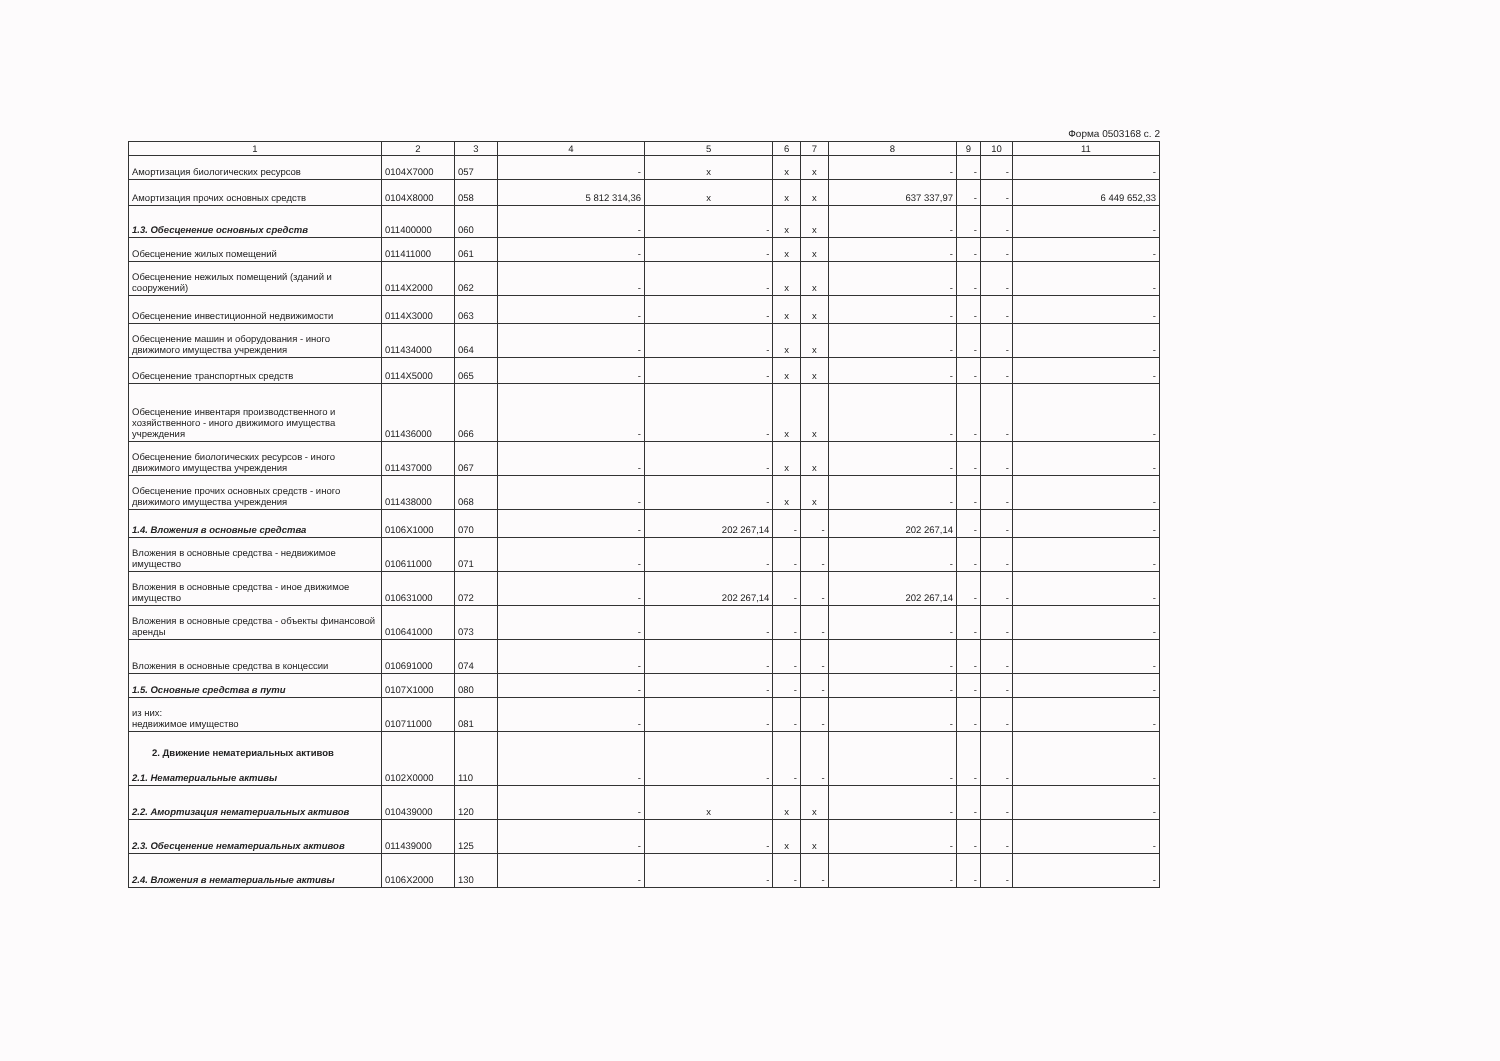Форма 0503168 с. 2
| 1 | 2 | 3 | 4 | 5 | 6 | 7 | 8 | 9 | 10 | 11 |
| --- | --- | --- | --- | --- | --- | --- | --- | --- | --- | --- |
| Амортизация биологических ресурсов | 0104X7000 | 057 | - | x | x | x | - | - | - | - |
| Амортизация прочих основных средств | 0104X8000 | 058 | 5 812 314,36 | x | x | x | 637 337,97 | - | - | 6 449 652,33 |
| 1.3. Обесценение основных средств | 011400000 | 060 | - | - | x | x | - | - | - | - |
| Обесценение жилых помещений | 011411000 | 061 | - | - | x | x | - | - | - | - |
| Обесценение нежилых помещений (зданий и сооружений) | 0114X2000 | 062 | - | - | x | x | - | - | - | - |
| Обесценение инвестиционной недвижимости | 0114X3000 | 063 | - | - | x | x | - | - | - | - |
| Обесценение машин и оборудования - иного движимого имущества учреждения | 011434000 | 064 | - | - | x | x | - | - | - | - |
| Обесценение транспортных средств | 0114X5000 | 065 | - | - | x | x | - | - | - | - |
| Обесценение инвентаря производственного и хозяйственного - иного движимого имущества учреждения | 011436000 | 066 | - | - | x | x | - | - | - | - |
| Обесценение биологических ресурсов - иного движимого имущества учреждения | 011437000 | 067 | - | - | x | x | - | - | - | - |
| Обесценение прочих основных средств - иного движимого имущества учреждения | 011438000 | 068 | - | - | x | x | - | - | - | - |
| 1.4. Вложения в основные средства | 0106X1000 | 070 | - | 202 267,14 | - | - | 202 267,14 | - | - | - |
| Вложения в основные средства - недвижимое имущество | 010611000 | 071 | - | - | - | - | - | - | - | - |
| Вложения в основные средства - иное движимое имущество | 010631000 | 072 | - | 202 267,14 | - | - | 202 267,14 | - | - | - |
| Вложения в основные средства - объекты финансовой аренды | 010641000 | 073 | - | - | - | - | - | - | - | - |
| Вложения в основные средства в концессии | 010691000 | 074 | - | - | - | - | - | - | - | - |
| 1.5. Основные средства в пути | 0107X1000 | 080 | - | - | - | - | - | - | - | - |
| из них: недвижимое имущество | 010711000 | 081 | - | - | - | - | - | - | - | - |
| 2. Движение нематериальных активов 2.1. Нематериальные активы | 0102X0000 | 110 | - | - | - | - | - | - | - | - |
| 2.2. Амортизация нематериальных активов | 010439000 | 120 | - | x | x | x | - | - | - | - |
| 2.3. Обесценение нематериальных активов | 011439000 | 125 | - | - | x | x | - | - | - | - |
| 2.4. Вложения в нематериальные активы | 0106X2000 | 130 | - | - | - | - | - | - | - | - |